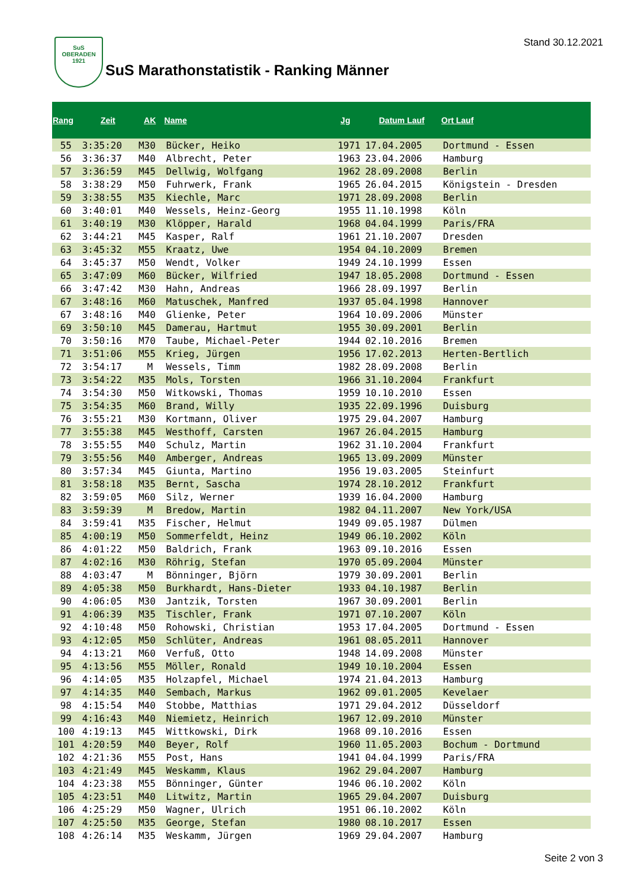SuS
OBERADEN
1921
Stand 30.12.2021
SuS Marathonstatistik - Ranking Männer
| Rang | Zeit | AK | Name | Jg | Datum Lauf | Ort Lauf |
| --- | --- | --- | --- | --- | --- | --- |
| 55 | 3:35:20 | M30 | Bücker, Heiko | 1971 | 17.04.2005 | Dortmund - Essen |
| 56 | 3:36:37 | M40 | Albrecht, Peter | 1963 | 23.04.2006 | Hamburg |
| 57 | 3:36:59 | M45 | Dellwig, Wolfgang | 1962 | 28.09.2008 | Berlin |
| 58 | 3:38:29 | M50 | Fuhrwerk, Frank | 1965 | 26.04.2015 | Königstein - Dresden |
| 59 | 3:38:55 | M35 | Kiechle, Marc | 1971 | 28.09.2008 | Berlin |
| 60 | 3:40:01 | M40 | Wessels, Heinz-Georg | 1955 | 11.10.1998 | Köln |
| 61 | 3:40:19 | M30 | Klöpper, Harald | 1968 | 04.04.1999 | Paris/FRA |
| 62 | 3:44:21 | M45 | Kasper, Ralf | 1961 | 21.10.2007 | Dresden |
| 63 | 3:45:32 | M55 | Kraatz, Uwe | 1954 | 04.10.2009 | Bremen |
| 64 | 3:45:37 | M50 | Wendt, Volker | 1949 | 24.10.1999 | Essen |
| 65 | 3:47:09 | M60 | Bücker, Wilfried | 1947 | 18.05.2008 | Dortmund - Essen |
| 66 | 3:47:42 | M30 | Hahn, Andreas | 1966 | 28.09.1997 | Berlin |
| 67 | 3:48:16 | M60 | Matuschek, Manfred | 1937 | 05.04.1998 | Hannover |
| 67 | 3:48:16 | M40 | Glienke, Peter | 1964 | 10.09.2006 | Münster |
| 69 | 3:50:10 | M45 | Damerau, Hartmut | 1955 | 30.09.2001 | Berlin |
| 70 | 3:50:16 | M70 | Taube, Michael-Peter | 1944 | 02.10.2016 | Bremen |
| 71 | 3:51:06 | M55 | Krieg, Jürgen | 1956 | 17.02.2013 | Herten-Bertlich |
| 72 | 3:54:17 | M | Wessels, Timm | 1982 | 28.09.2008 | Berlin |
| 73 | 3:54:22 | M35 | Mols, Torsten | 1966 | 31.10.2004 | Frankfurt |
| 74 | 3:54:30 | M50 | Witkowski, Thomas | 1959 | 10.10.2010 | Essen |
| 75 | 3:54:35 | M60 | Brand, Willy | 1935 | 22.09.1996 | Duisburg |
| 76 | 3:55:21 | M30 | Kortmann, Oliver | 1975 | 29.04.2007 | Hamburg |
| 77 | 3:55:38 | M45 | Westhoff, Carsten | 1967 | 26.04.2015 | Hamburg |
| 78 | 3:55:55 | M40 | Schulz, Martin | 1962 | 31.10.2004 | Frankfurt |
| 79 | 3:55:56 | M40 | Amberger, Andreas | 1965 | 13.09.2009 | Münster |
| 80 | 3:57:34 | M45 | Giunta, Martino | 1956 | 19.03.2005 | Steinfurt |
| 81 | 3:58:18 | M35 | Bernt, Sascha | 1974 | 28.10.2012 | Frankfurt |
| 82 | 3:59:05 | M60 | Silz, Werner | 1939 | 16.04.2000 | Hamburg |
| 83 | 3:59:39 | M | Bredow, Martin | 1982 | 04.11.2007 | New York/USA |
| 84 | 3:59:41 | M35 | Fischer, Helmut | 1949 | 09.05.1987 | Dülmen |
| 85 | 4:00:19 | M50 | Sommerfeldt, Heinz | 1949 | 06.10.2002 | Köln |
| 86 | 4:01:22 | M50 | Baldrich, Frank | 1963 | 09.10.2016 | Essen |
| 87 | 4:02:16 | M30 | Röhrig, Stefan | 1970 | 05.09.2004 | Münster |
| 88 | 4:03:47 | M | Bönninger, Björn | 1979 | 30.09.2001 | Berlin |
| 89 | 4:05:38 | M50 | Burkhardt, Hans-Dieter | 1933 | 04.10.1987 | Berlin |
| 90 | 4:06:05 | M30 | Jantzik, Torsten | 1967 | 30.09.2001 | Berlin |
| 91 | 4:06:39 | M35 | Tischler, Frank | 1971 | 07.10.2007 | Köln |
| 92 | 4:10:48 | M50 | Rohowski, Christian | 1953 | 17.04.2005 | Dortmund - Essen |
| 93 | 4:12:05 | M50 | Schlüter, Andreas | 1961 | 08.05.2011 | Hannover |
| 94 | 4:13:21 | M60 | Verfuß, Otto | 1948 | 14.09.2008 | Münster |
| 95 | 4:13:56 | M55 | Möller, Ronald | 1949 | 10.10.2004 | Essen |
| 96 | 4:14:05 | M35 | Holzapfel, Michael | 1974 | 21.04.2013 | Hamburg |
| 97 | 4:14:35 | M40 | Sembach, Markus | 1962 | 09.01.2005 | Kevelaer |
| 98 | 4:15:54 | M40 | Stobbe, Matthias | 1971 | 29.04.2012 | Düsseldorf |
| 99 | 4:16:43 | M40 | Niemietz, Heinrich | 1967 | 12.09.2010 | Münster |
| 100 | 4:19:13 | M45 | Wittkowski, Dirk | 1968 | 09.10.2016 | Essen |
| 101 | 4:20:59 | M40 | Beyer, Rolf | 1960 | 11.05.2003 | Bochum - Dortmund |
| 102 | 4:21:36 | M55 | Post, Hans | 1941 | 04.04.1999 | Paris/FRA |
| 103 | 4:21:49 | M45 | Weskamm, Klaus | 1962 | 29.04.2007 | Hamburg |
| 104 | 4:23:38 | M55 | Bönninger, Günter | 1946 | 06.10.2002 | Köln |
| 105 | 4:23:51 | M40 | Litwitz, Martin | 1965 | 29.04.2007 | Duisburg |
| 106 | 4:25:29 | M50 | Wagner, Ulrich | 1951 | 06.10.2002 | Köln |
| 107 | 4:25:50 | M35 | George, Stefan | 1980 | 08.10.2017 | Essen |
| 108 | 4:26:14 | M35 | Weskamm, Jürgen | 1969 | 29.04.2007 | Hamburg |
Seite 2 von 3